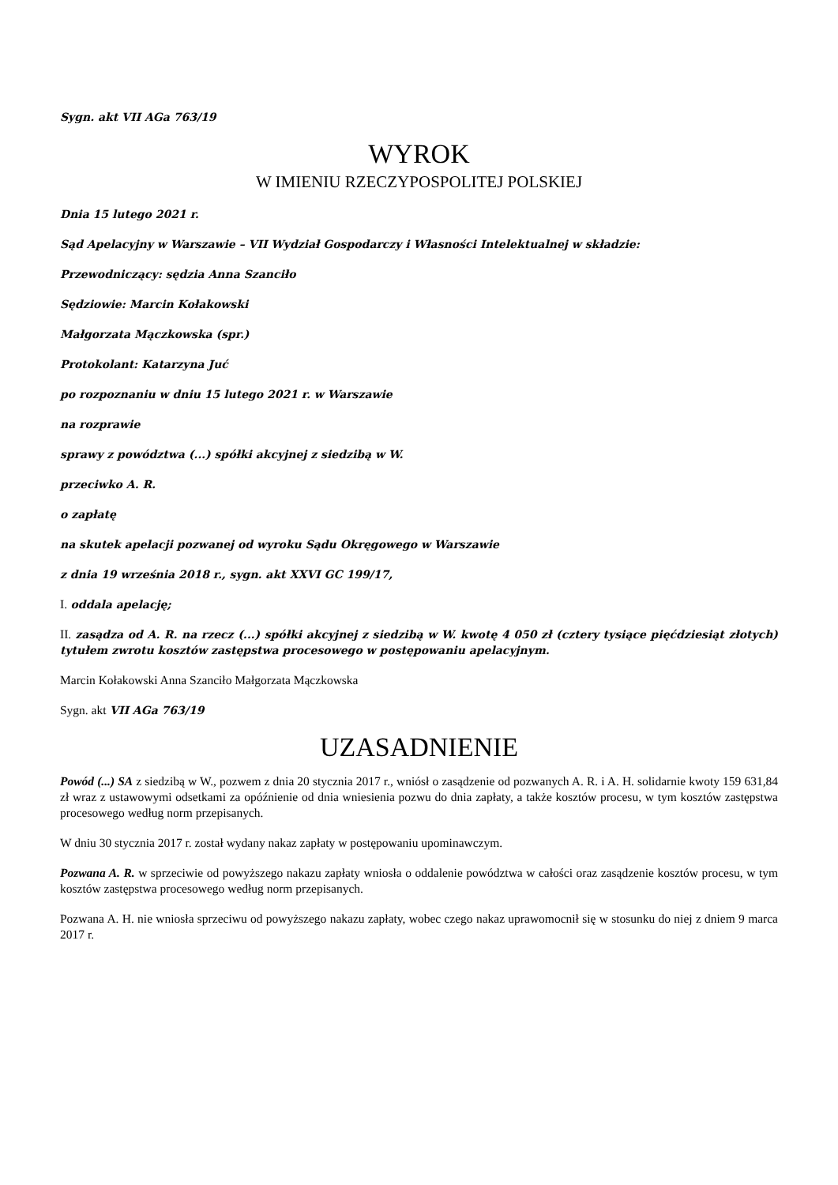Sygn. akt VII AGa 763/19
WYROK
W IMIENIU RZECZYPOSPOLITEJ POLSKIEJ
Dnia 15 lutego 2021 r.
Sąd Apelacyjny w Warszawie – VII Wydział Gospodarczy i Własności Intelektualnej w składzie:
Przewodniczący: sędzia Anna Szanciło
Sędziowie: Marcin Kołakowski
Małgorzata Mączkowska (spr.)
Protokolant: Katarzyna Juć
po rozpoznaniu w dniu 15 lutego 2021 r. w Warszawie
na rozprawie
sprawy z powództwa (...) spółki akcyjnej z siedzibą w W.
przeciwko A. R.
o zapłatę
na skutek apelacji pozwanej od wyroku Sądu Okręgowego w Warszawie
z dnia 19 września 2018 r., sygn. akt XXVI GC 199/17,
I. oddala apelację;
II. zasądza od A. R. na rzecz (...) spółki akcyjnej z siedzibą w W. kwotę 4 050 zł (cztery tysiące pięćdziesiąt złotych) tytułem zwrotu kosztów zastępstwa procesowego w postępowaniu apelacyjnym.
Marcin Kołakowski Anna Szanciło Małgorzata Mączkowska
Sygn. akt VII AGa 763/19
UZASADNIENIE
Powód (...) SA z siedzibą w W., pozwem z dnia 20 stycznia 2017 r., wniósł o zasądzenie od pozwanych A. R. i A. H. solidarnie kwoty 159 631,84 zł wraz z ustawowymi odsetkami za opóźnienie od dnia wniesienia pozwu do dnia zapłaty, a także kosztów procesu, w tym kosztów zastępstwa procesowego według norm przepisanych.
W dniu 30 stycznia 2017 r. został wydany nakaz zapłaty w postępowaniu upominawczym.
Pozwana A. R. w sprzeciwie od powyższego nakazu zapłaty wniosła o oddalenie powództwa w całości oraz zasądzenie kosztów procesu, w tym kosztów zastępstwa procesowego według norm przepisanych.
Pozwana A. H. nie wniosła sprzeciwu od powyższego nakazu zapłaty, wobec czego nakaz uprawomocnił się w stosunku do niej z dniem 9 marca 2017 r.